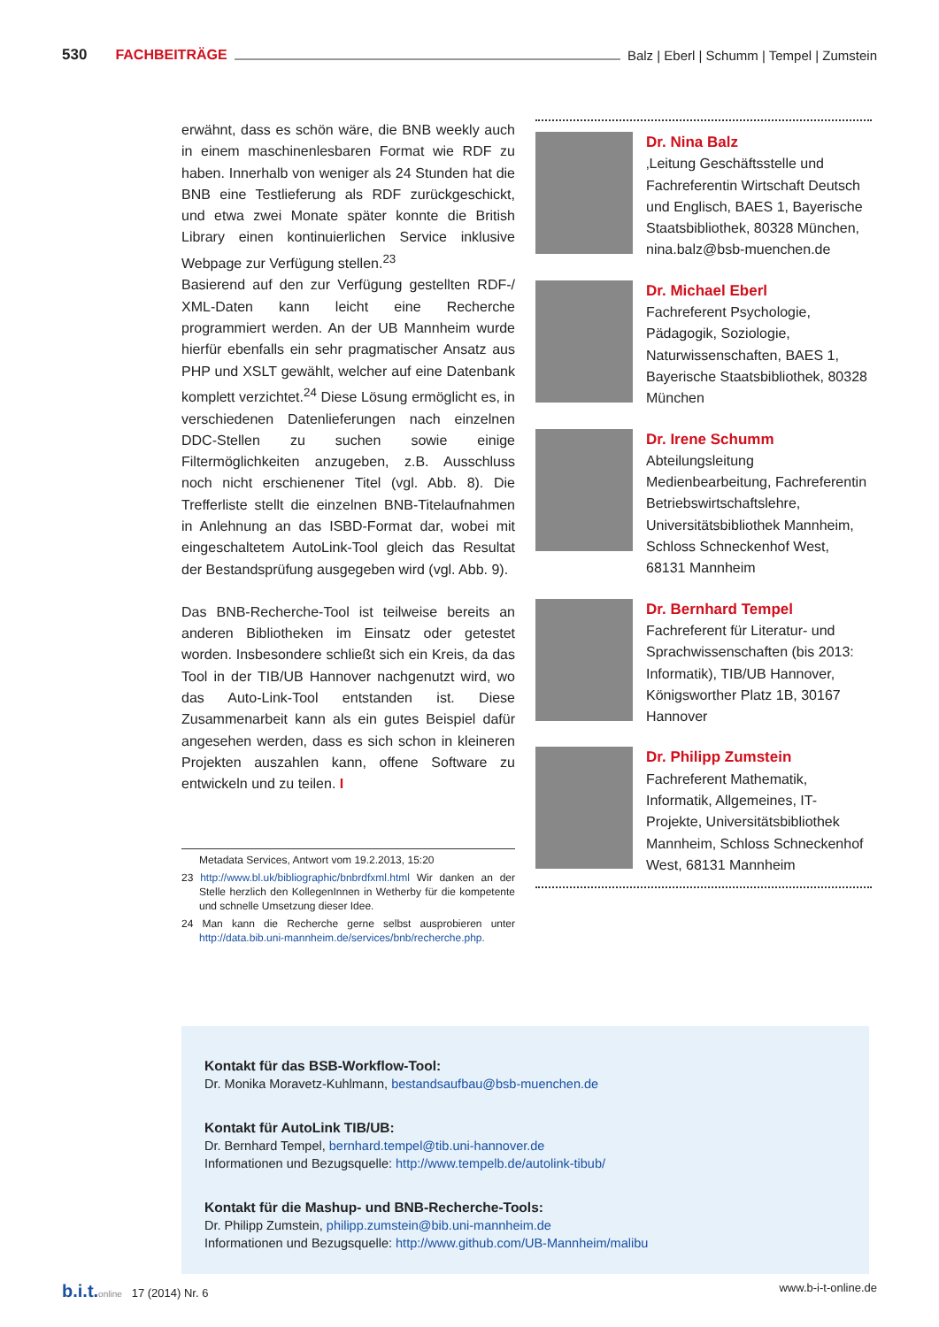530 FACHBEITRÄGE Balz | Eberl | Schumm | Tempel | Zumstein
erwähnt, dass es schön wäre, die BNB weekly auch in einem maschinenlesbaren Format wie RDF zu haben. Innerhalb von weniger als 24 Stunden hat die BNB eine Testlieferung als RDF zurückgeschickt, und etwa zwei Monate später konnte die British Library einen kontinuierlichen Service inklusive Webpage zur Verfügung stellen.<sup>23</sup>
Basierend auf den zur Verfügung gestellten RDF-/ XML-Daten kann leicht eine Recherche programmiert werden. An der UB Mannheim wurde hierfür ebenfalls ein sehr pragmatischer Ansatz aus PHP und XSLT gewählt, welcher auf eine Datenbank komplett verzichtet.<sup>24</sup> Diese Lösung ermöglicht es, in verschiedenen Datenlieferungen nach einzelnen DDC-Stellen zu suchen sowie einige Filtermöglichkeiten anzugeben, z.B. Ausschluss noch nicht erschienener Titel (vgl. Abb. 8). Die Trefferliste stellt die einzelnen BNB-Titelaufnahmen in Anlehnung an das ISBD-Format dar, wobei mit eingeschaltetem AutoLink-Tool gleich das Resultat der Bestandsprüfung ausgegeben wird (vgl. Abb. 9).
Das BNB-Recherche-Tool ist teilweise bereits an anderen Bibliotheken im Einsatz oder getestet worden. Insbesondere schließt sich ein Kreis, da das Tool in der TIB/UB Hannover nachgenutzt wird, wo das Auto-Link-Tool entstanden ist. Diese Zusammenarbeit kann als ein gutes Beispiel dafür angesehen werden, dass es sich schon in kleineren Projekten auszahlen kann, offene Software zu entwickeln und zu teilen. I
Metadata Services, Antwort vom 19.2.2013, 15:20
23 http://www.bl.uk/bibliographic/bnbrdfxml.html Wir danken an der Stelle herzlich den KollegenInnen in Wetherby für die kompetente und schnelle Umsetzung dieser Idee.
24 Man kann die Recherche gerne selbst ausprobieren unter http://data.bib.uni-mannheim.de/services/bnb/recherche.php.
Dr. Nina Balz
‚Leitung Geschäftsstelle und Fachreferentin Wirtschaft Deutsch und Englisch, BAES 1, Bayerische Staatsbibliothek, 80328 München, nina.balz@bsb-muenchen.de
Dr. Michael Eberl
Fachreferent Psychologie, Pädagogik, Soziologie, Naturwissenschaften, BAES 1, Bayerische Staatsbibliothek, 80328 München
Dr. Irene Schumm
Abteilungsleitung Medienbearbeitung, Fachreferentin Betriebswirtschaftslehre, Universitätsbibliothek Mannheim, Schloss Schneckenhof West, 68131 Mannheim
Dr. Bernhard Tempel
Fachreferent für Literatur- und Sprachwissenschaften (bis 2013: Informatik), TIB/UB Hannover, Königsworther Platz 1B, 30167 Hannover
Dr. Philipp Zumstein
Fachreferent Mathematik, Informatik, Allgemeines, IT-Projekte, Universitätsbibliothek Mannheim, Schloss Schneckenhof West, 68131 Mannheim
Kontakt für das BSB-Workflow-Tool:
Dr. Monika Moravetz-Kuhlmann, bestandsaufbau@bsb-muenchen.de
Kontakt für AutoLink TIB/UB:
Dr. Bernhard Tempel, bernhard.tempel@tib.uni-hannover.de
Informationen und Bezugsquelle: http://www.tempelb.de/autolink-tibub/
Kontakt für die Mashup- und BNB-Recherche-Tools:
Dr. Philipp Zumstein, philipp.zumstein@bib.uni-mannheim.de
Informationen und Bezugsquelle: http://www.github.com/UB-Mannheim/malibu
b.i.t. online 17 (2014) Nr. 6 www.b-i-t-online.de